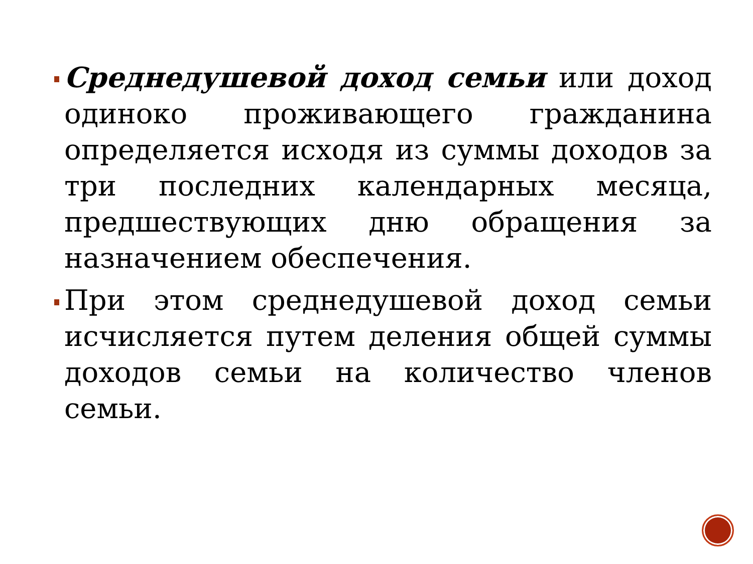Среднедушевой доход семьи или доход одиноко проживающего гражданина определяется исходя из суммы доходов за три последних календарных месяца, предшествующих дню обращения за назначением обеспечения.
При этом среднедушевой доход семьи исчисляется путем деления общей суммы доходов семьи на количество членов семьи.